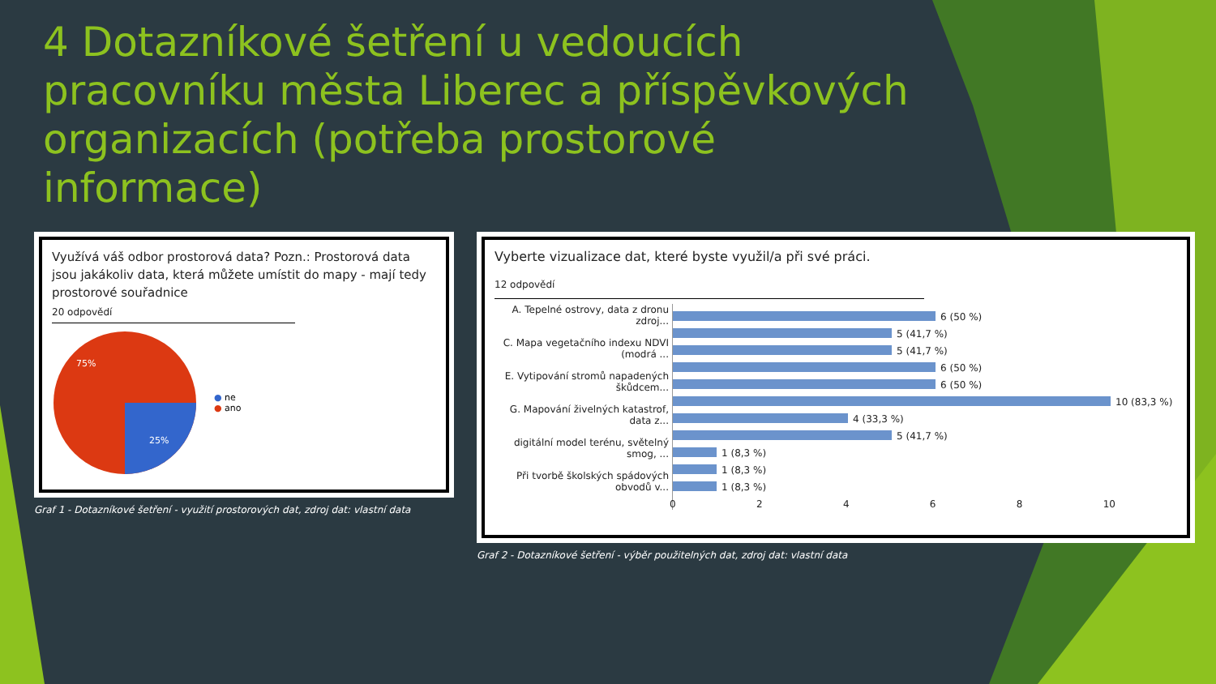4 Dotazníkové šetření u vedoucích pracovníku města Liberec a příspěvkových organizacích (potřeba prostorové informace)
Využívá váš odbor prostorová data? Pozn.: Prostorová data jsou jakákoliv data, která můžete umístit do mapy - mají tedy prostorové souřadnice
20 odpovědí
75%
25%
● ne
● ano
Graf 1 - Dotazníkové šetření - využití prostorových dat, zdroj dat: vlastní data
Vyberte vizualizace dat, které byste využil/a při své práci.
12 odpovědí
A. Tepelné ostrovy, data z dronu zdroj...
C. Mapa vegetačního indexu NDVI (modrá ...
E. Vytipování stromů napadených škůdcem...
G. Mapování živelných katastrof, data z...
digitální model terénu, světelný smog, ...
Při tvorbě školských spádových obvodů v...
6 (50 %)
5 (41,7 %)
5 (41,7 %)
6 (50 %)
6 (50 %)
10 (83,3 %)
4 (33,3 %)
5 (41,7 %)
1 (8,3 %)
1 (8,3 %)
1 (8,3 %)
0 2 4 6 8 10
Graf 2 - Dotazníkové šetření - výběr použitelných dat, zdroj dat: vlastní data